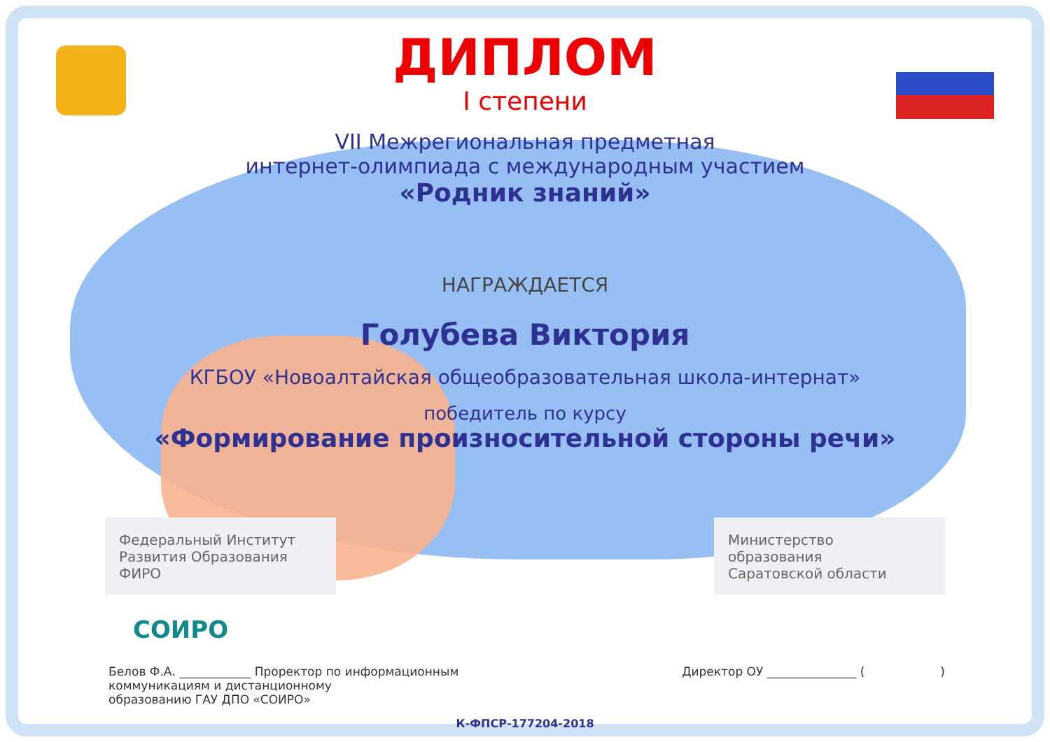ДИПЛОМ
I степени
VII Межрегиональная предметная
интернет-олимпиада с международным участием
«Родник знаний»
НАГРАЖДАЕТСЯ
Голубева Виктория
КГБОУ «Новоалтайская общеобразовательная школа-интернат»
победитель по курсу
«Формирование произносительной стороны речи»
Федеральный Институт
Развития Образования ФИРО
Министерство образования
Саратовской области
СОИРО
Белов Ф.А. ____________ Проректор по информационным
коммуникациям и дистанционному
образованию ГАУ ДПО «СОИРО»
Директор ОУ _______________ ( )
К-ФПСР-177204-2018